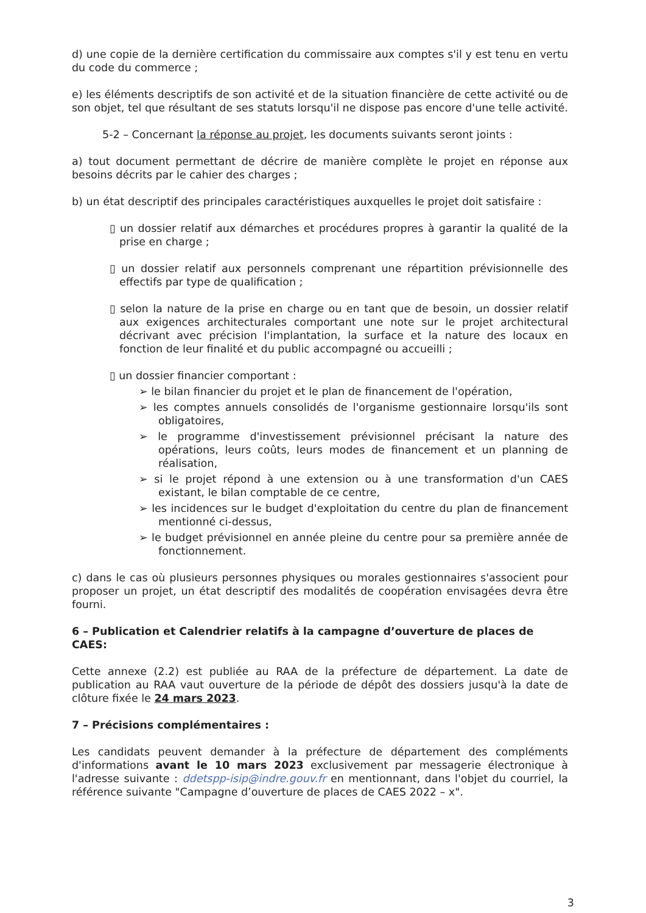d) une copie de la dernière certification du commissaire aux comptes s'il y est tenu en vertu du code du commerce ;
e) les éléments descriptifs de son activité et de la situation financière de cette activité ou de son objet, tel que résultant de ses statuts lorsqu'il ne dispose pas encore d'une telle activité.
5-2 – Concernant la réponse au projet, les documents suivants seront joints :
a) tout document permettant de décrire de manière complète le projet en réponse aux besoins décrits par le cahier des charges ;
b) un état descriptif des principales caractéristiques auxquelles le projet doit satisfaire :
▯ un dossier relatif aux démarches et procédures propres à garantir la qualité de la prise en charge ;
▯ un dossier relatif aux personnels comprenant une répartition prévisionnelle des effectifs par type de qualification ;
▯ selon la nature de la prise en charge ou en tant que de besoin, un dossier relatif aux exigences architecturales comportant une note sur le projet architectural décrivant avec précision l'implantation, la surface et la nature des locaux en fonction de leur finalité et du public accompagné ou accueilli ;
▯ un dossier financier comportant :
➢ le bilan financier du projet et le plan de financement de l'opération,
➢ les comptes annuels consolidés de l'organisme gestionnaire lorsqu'ils sont obligatoires,
➢ le programme d'investissement prévisionnel précisant la nature des opérations, leurs coûts, leurs modes de financement et un planning de réalisation,
➢ si le projet répond à une extension ou à une transformation d'un CAES existant, le bilan comptable de ce centre,
➢ les incidences sur le budget d'exploitation du centre du plan de financement mentionné ci-dessus,
➢ le budget prévisionnel en année pleine du centre pour sa première année de fonctionnement.
c) dans le cas où plusieurs personnes physiques ou morales gestionnaires s'associent pour proposer un projet, un état descriptif des modalités de coopération envisagées devra être fourni.
6 – Publication et Calendrier relatifs à la campagne d’ouverture de places de CAES:
Cette annexe (2.2) est publiée au RAA de la préfecture de département. La date de publication au RAA vaut ouverture de la période de dépôt des dossiers jusqu'à la date de clôture fixée le 24 mars 2023.
7 – Précisions complémentaires :
Les candidats peuvent demander à la préfecture de département des compléments d'informations avant le 10 mars 2023 exclusivement par messagerie électronique à l'adresse suivante : ddetspp-isip@indre.gouv.fr en mentionnant, dans l'objet du courriel, la référence suivante "Campagne d’ouverture de places de CAES 2022 – x".
3